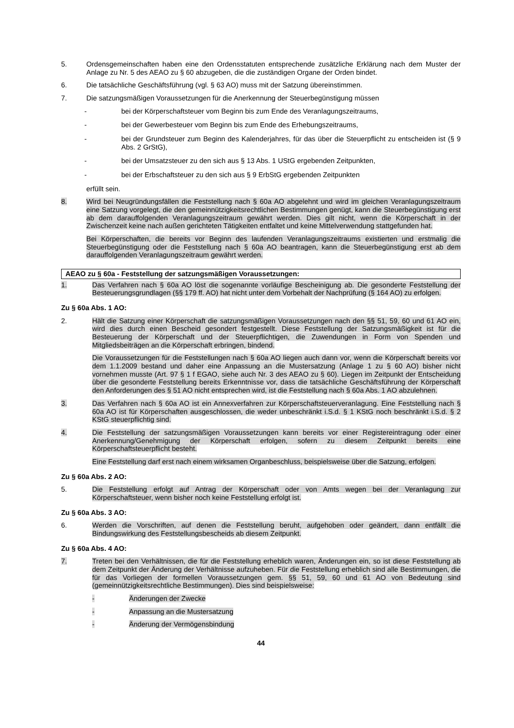5. Ordensgemeinschaften haben eine den Ordensstatuten entsprechende zusätzliche Erklärung nach dem Muster der Anlage zu Nr. 5 des AEAO zu § 60 abzugeben, die die zuständigen Organe der Orden bindet.
6. Die tatsächliche Geschäftsführung (vgl. § 63 AO) muss mit der Satzung übereinstimmen.
7. Die satzungsmäßigen Voraussetzungen für die Anerkennung der Steuerbegünstigung müssen
- bei der Körperschaftsteuer vom Beginn bis zum Ende des Veranlagungszeitraums,
- bei der Gewerbesteuer vom Beginn bis zum Ende des Erhebungszeitraums,
- bei der Grundsteuer zum Beginn des Kalenderjahres, für das über die Steuerpflicht zu entscheiden ist (§ 9 Abs. 2 GrStG),
- bei der Umsatzsteuer zu den sich aus § 13 Abs. 1 UStG ergebenden Zeitpunkten,
- bei der Erbschaftsteuer zu den sich aus § 9 ErbStG ergebenden Zeitpunkten
erfüllt sein.
8. Wird bei Neugründungsfällen die Feststellung nach § 60a AO abgelehnt und wird im gleichen Veranlagungszeitraum eine Satzung vorgelegt, die den gemeinnützigkeitsrechtlichen Bestimmungen genügt, kann die Steuerbegünstigung erst ab dem darauffolgenden Veranlagungszeitraum gewährt werden. Dies gilt nicht, wenn die Körperschaft in der Zwischenzeit keine nach außen gerichteten Tätigkeiten entfaltet und keine Mittelverwendung stattgefunden hat.
Bei Körperschaften, die bereits vor Beginn des laufenden Veranlagungszeitraums existierten und erstmalig die Steuerbegünstigung oder die Feststellung nach § 60a AO beantragen, kann die Steuerbegünstigung erst ab dem darauffolgenden Veranlagungszeitraum gewährt werden.
AEAO zu § 60a - Feststellung der satzungsmäßigen Voraussetzungen:
1. Das Verfahren nach § 60a AO löst die sogenannte vorläufige Bescheinigung ab. Die gesonderte Feststellung der Besteuerungsgrundlagen (§§ 179 ff. AO) hat nicht unter dem Vorbehalt der Nachprüfung (§ 164 AO) zu erfolgen.
Zu § 60a Abs. 1 AO:
2. Hält die Satzung einer Körperschaft die satzungsmäßigen Voraussetzungen nach den §§ 51, 59, 60 und 61 AO ein, wird dies durch einen Bescheid gesondert festgestellt. Diese Feststellung der Satzungsmäßigkeit ist für die Besteuerung der Körperschaft und der Steuerpflichtigen, die Zuwendungen in Form von Spenden und Mitgliedsbeiträgen an die Körperschaft erbringen, bindend.
Die Voraussetzungen für die Feststellungen nach § 60a AO liegen auch dann vor, wenn die Körperschaft bereits vor dem 1.1.2009 bestand und daher eine Anpassung an die Mustersatzung (Anlage 1 zu § 60 AO) bisher nicht vornehmen musste (Art. 97 § 1 f EGAO, siehe auch Nr. 3 des AEAO zu § 60). Liegen im Zeitpunkt der Entscheidung über die gesonderte Feststellung bereits Erkenntnisse vor, dass die tatsächliche Geschäftsführung der Körperschaft den Anforderungen des § 51 AO nicht entsprechen wird, ist die Feststellung nach § 60a Abs. 1 AO abzulehnen.
3. Das Verfahren nach § 60a AO ist ein Annexverfahren zur Körperschaftsteuerveranlagung. Eine Feststellung nach § 60a AO ist für Körperschaften ausgeschlossen, die weder unbeschränkt i.S.d. § 1 KStG noch beschränkt i.S.d. § 2 KStG steuerpflichtig sind.
4. Die Feststellung der satzungsmäßigen Voraussetzungen kann bereits vor einer Registereintragung oder einer Anerkennung/Genehmigung der Körperschaft erfolgen, sofern zu diesem Zeitpunkt bereits eine Körperschaftsteuerpflicht besteht.
Eine Feststellung darf erst nach einem wirksamen Organbeschluss, beispielsweise über die Satzung, erfolgen.
Zu § 60a Abs. 2 AO:
5. Die Feststellung erfolgt auf Antrag der Körperschaft oder von Amts wegen bei der Veranlagung zur Körperschaftsteuer, wenn bisher noch keine Feststellung erfolgt ist.
Zu § 60a Abs. 3 AO:
6. Werden die Vorschriften, auf denen die Feststellung beruht, aufgehoben oder geändert, dann entfällt die Bindungswirkung des Feststellungsbescheids ab diesem Zeitpunkt.
Zu § 60a Abs. 4 AO:
7. Treten bei den Verhältnissen, die für die Feststellung erheblich waren, Änderungen ein, so ist diese Feststellung ab dem Zeitpunkt der Änderung der Verhältnisse aufzuheben. Für die Feststellung erheblich sind alle Bestimmungen, die für das Vorliegen der formellen Voraussetzungen gem. §§ 51, 59, 60 und 61 AO von Bedeutung sind (gemeinnützigkeitsrechtliche Bestimmungen). Dies sind beispielsweise:
- Änderungen der Zwecke
- Anpassung an die Mustersatzung
- Änderung der Vermögensbindung
44